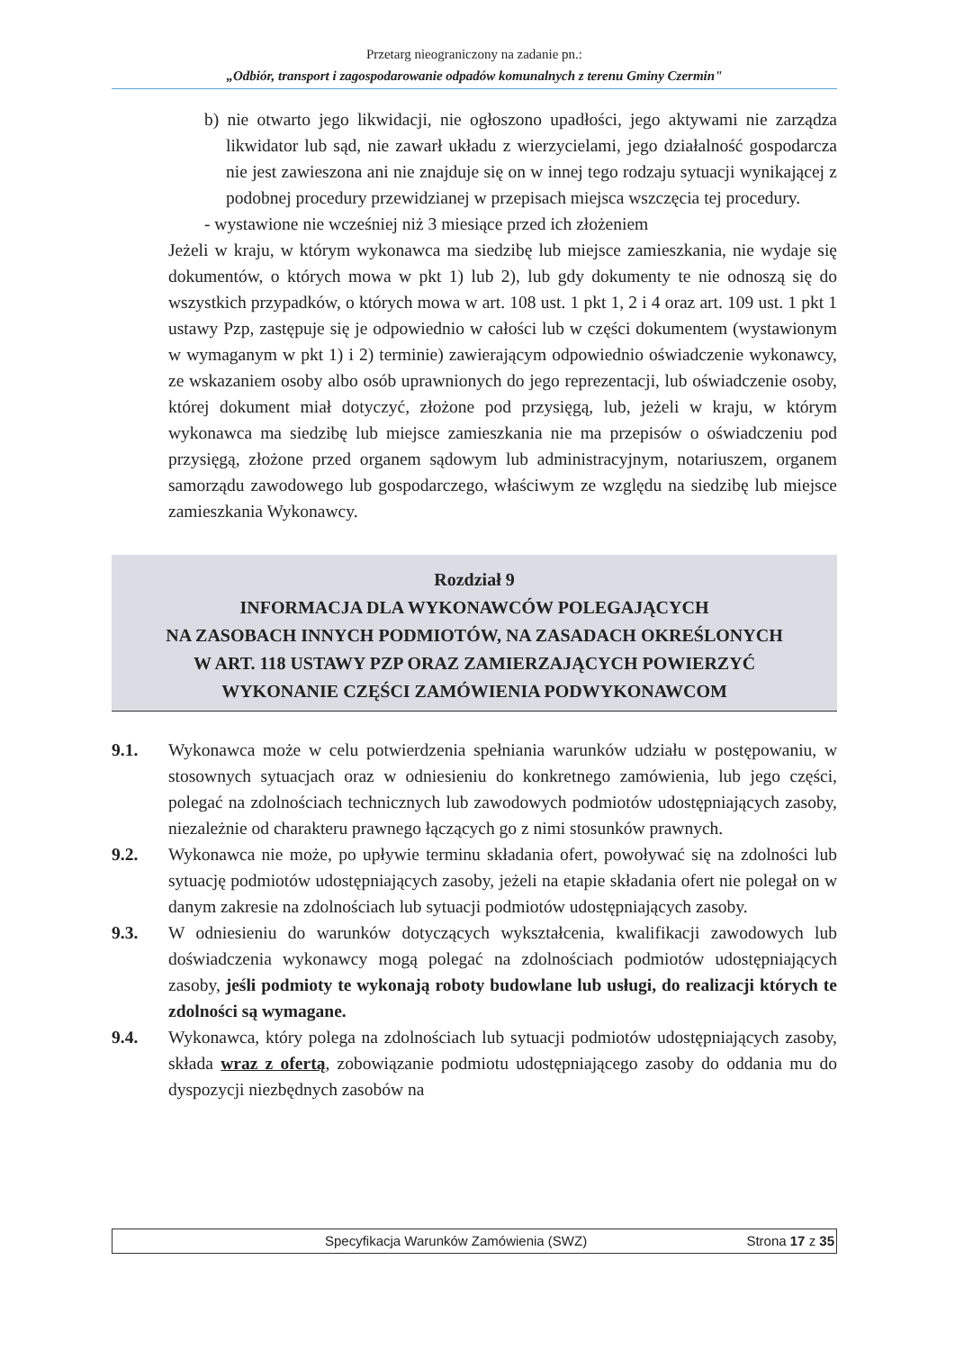Przetarg nieograniczony na zadanie pn.:
„Odbiór, transport i zagospodarowanie odpadów komunalnych z terenu Gminy Czermin"
b) nie otwarto jego likwidacji, nie ogłoszono upadłości, jego aktywami nie zarządza likwidator lub sąd, nie zawarł układu z wierzycielami, jego działalność gospodarcza nie jest zawieszona ani nie znajduje się on w innej tego rodzaju sytuacji wynikającej z podobnej procedury przewidzianej w przepisach miejsca wszczęcia tej procedury.
- wystawione nie wcześniej niż 3 miesiące przed ich złożeniem
Jeżeli w kraju, w którym wykonawca ma siedzibę lub miejsce zamieszkania, nie wydaje się dokumentów, o których mowa w pkt 1) lub 2), lub gdy dokumenty te nie odnoszą się do wszystkich przypadków, o których mowa w art. 108 ust. 1 pkt 1, 2 i 4 oraz art. 109 ust. 1 pkt 1 ustawy Pzp, zastępuje się je odpowiednio w całości lub w części dokumentem (wystawionym w wymaganym w pkt 1) i 2) terminie) zawierającym odpowiednio oświadczenie wykonawcy, ze wskazaniem osoby albo osób uprawnionych do jego reprezentacji, lub oświadczenie osoby, której dokument miał dotyczyć, złożone pod przysięgą, lub, jeżeli w kraju, w którym wykonawca ma siedzibę lub miejsce zamieszkania nie ma przepisów o oświadczeniu pod przysięgą, złożone przed organem sądowym lub administracyjnym, notariuszem, organem samorządu zawodowego lub gospodarczego, właściwym ze względu na siedzibę lub miejsce zamieszkania Wykonawcy.
Rozdział 9
INFORMACJA DLA WYKONAWCÓW POLEGAJĄCYCH
NA ZASOBACH INNYCH PODMIOTÓW, NA ZASADACH OKREŚLONYCH
W ART. 118 USTAWY PZP ORAZ ZAMIERZAJĄCYCH POWIERZYĆ
WYKONANIE CZĘŚCI ZAMÓWIENIA PODWYKONAWCOM
9.1. Wykonawca może w celu potwierdzenia spełniania warunków udziału w postępowaniu, w stosownych sytuacjach oraz w odniesieniu do konkretnego zamówienia, lub jego części, polegać na zdolnościach technicznych lub zawodowych podmiotów udostępniających zasoby, niezależnie od charakteru prawnego łączących go z nimi stosunków prawnych.
9.2. Wykonawca nie może, po upływie terminu składania ofert, powoływać się na zdolności lub sytuację podmiotów udostępniających zasoby, jeżeli na etapie składania ofert nie polegał on w danym zakresie na zdolnościach lub sytuacji podmiotów udostępniających zasoby.
9.3. W odniesieniu do warunków dotyczących wykształcenia, kwalifikacji zawodowych lub doświadczenia wykonawcy mogą polegać na zdolnościach podmiotów udostępniających zasoby, jeśli podmioty te wykonają roboty budowlane lub usługi, do realizacji których te zdolności są wymagane.
9.4. Wykonawca, który polega na zdolnościach lub sytuacji podmiotów udostępniających zasoby, składa wraz z ofertą, zobowiązanie podmiotu udostępniającego zasoby do oddania mu do dyspozycji niezbędnych zasobów na
Specyfikacja Warunków Zamówienia (SWZ) Strona 17 z 35